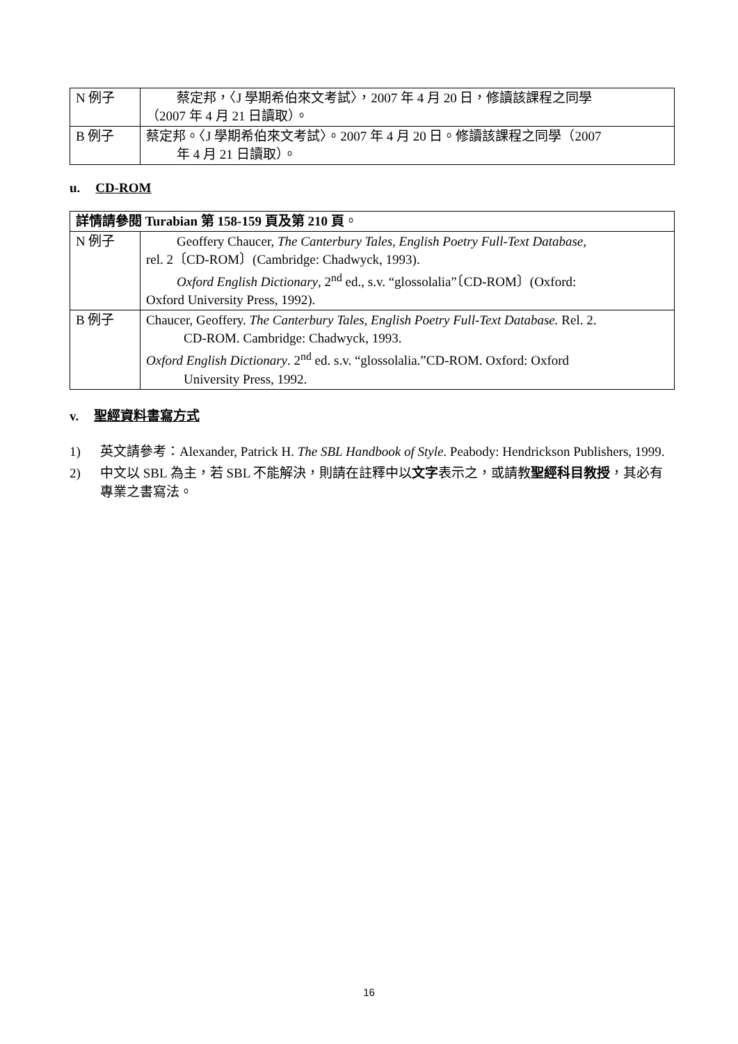| N 例子 | 蔡定邦，〈J 學期希伯來文考試〉，2007 年 4 月 20 日，修讀該課程之同學 （2007 年 4 月 21 日讀取）。 |
| B 例子 | 蔡定邦。〈J 學期希伯來文考試〉。2007 年 4 月 20 日。修讀該課程之同學（2007 年 4 月 21 日讀取）。 |
u. CD-ROM
| 詳情請參閱 Turabian 第 158-159 頁及第 210 頁 。 | |
| N 例子 | Geoffery Chaucer, The Canterbury Tales, English Poetry Full-Text Database , rel. 2〔CD-ROM〕(Cambridge: Chadwyck, 1993). Oxford English Dictionary , 2<sup>nd</sup> ed., s.v. “glossolalia”〔CD-ROM〕(Oxford: Oxford University Press, 1992). |
| B 例子 | Chaucer, Geoffery. The Canterbury Tales, English Poetry Full-Text Database. Rel. 2. CD-ROM. Cambridge: Chadwyck, 1993. Oxford English Dictionary . 2<sup>nd</sup> ed. s.v. “glossolalia.”CD-ROM. Oxford: Oxford University Press, 1992. |
v. 聖經資料書寫方式
1) 英文請參考：Alexander, Patrick H. The SBL Handbook of Style. Peabody: Hendrickson Publishers, 1999.
2) 中文以 SBL 為主，若 SBL 不能解決，則請在註釋中以文字表示之，或請教聖經科目教授，其必有專業之書寫法。
16